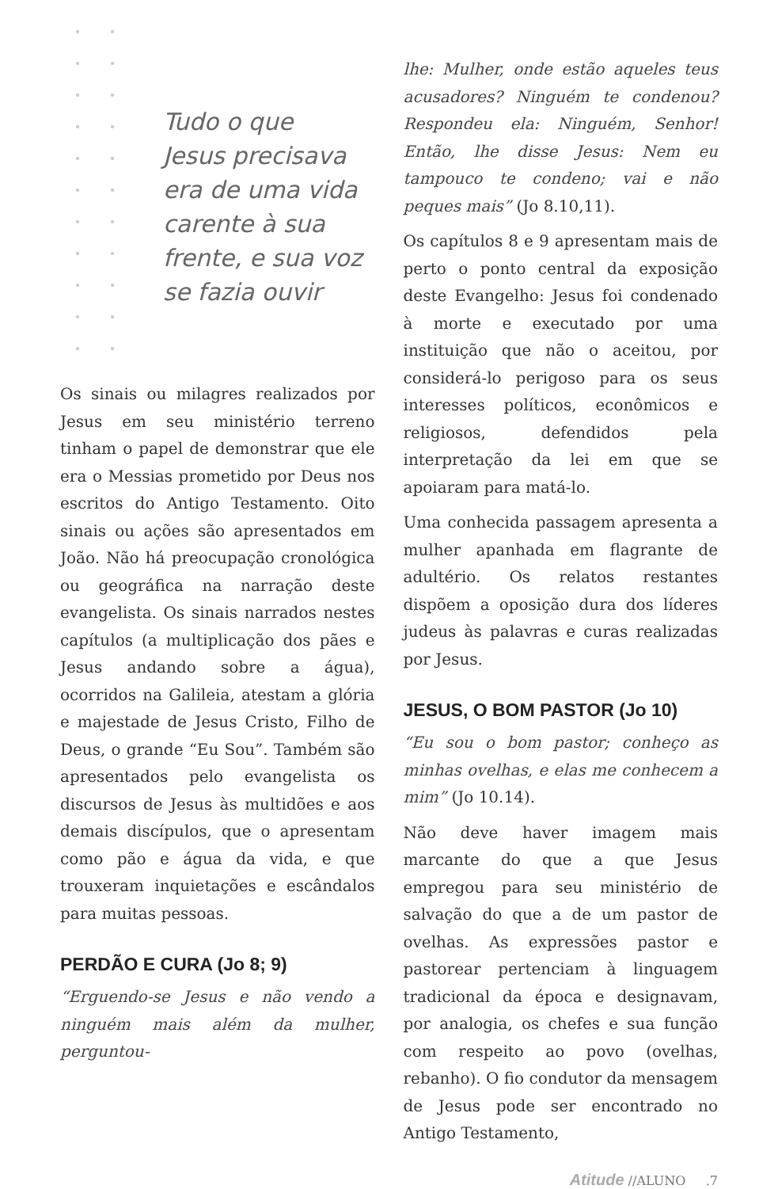Tudo o que
Jesus precisava
era de uma vida
carente à sua
frente, e sua voz
se fazia ouvir
Os sinais ou milagres realizados por Jesus em seu ministério terreno tinham o papel de demonstrar que ele era o Messias prometido por Deus nos escritos do Antigo Testamento. Oito sinais ou ações são apresentados em João. Não há preocupação cronológica ou geográfica na narração deste evangelista. Os sinais narrados nestes capítulos (a multiplicação dos pães e Jesus andando sobre a água), ocorridos na Galileia, atestam a glória e majestade de Jesus Cristo, Filho de Deus, o grande “Eu Sou”. Também são apresentados pelo evangelista os discursos de Jesus às multidões e aos demais discípulos, que o apresentam como pão e água da vida, e que trouxeram inquietações e escândalos para muitas pessoas.
PERDÃO E CURA (Jo 8; 9)
“Erguendo-se Jesus e não vendo a ninguém mais além da mulher, perguntou-
lhe: Mulher, onde estão aqueles teus acusadores? Ninguém te condenou? Respondeu ela: Ninguém, Senhor! Então, lhe disse Jesus: Nem eu tampouco te condeno; vai e não peques mais” (Jo 8.10,11).
Os capítulos 8 e 9 apresentam mais de perto o ponto central da exposição deste Evangelho: Jesus foi condenado à morte e executado por uma instituição que não o aceitou, por considerá-lo perigoso para os seus interesses políticos, econômicos e religiosos, defendidos pela interpretação da lei em que se apoiaram para matá-lo.
Uma conhecida passagem apresenta a mulher apanhada em flagrante de adultério. Os relatos restantes dispõem a oposição dura dos líderes judeus às palavras e curas realizadas por Jesus.
JESUS, O BOM PASTOR (Jo 10)
“Eu sou o bom pastor; conheço as minhas ovelhas, e elas me conhecem a mim” (Jo 10.14).
Não deve haver imagem mais marcante do que a que Jesus empregou para seu ministério de salvação do que a de um pastor de ovelhas. As expressões pastor e pastorear pertenciam à linguagem tradicional da época e designavam, por analogia, os chefes e sua função com respeito ao povo (ovelhas, rebanho). O fio condutor da mensagem de Jesus pode ser encontrado no Antigo Testamento,
Atitude //ALUNO .7